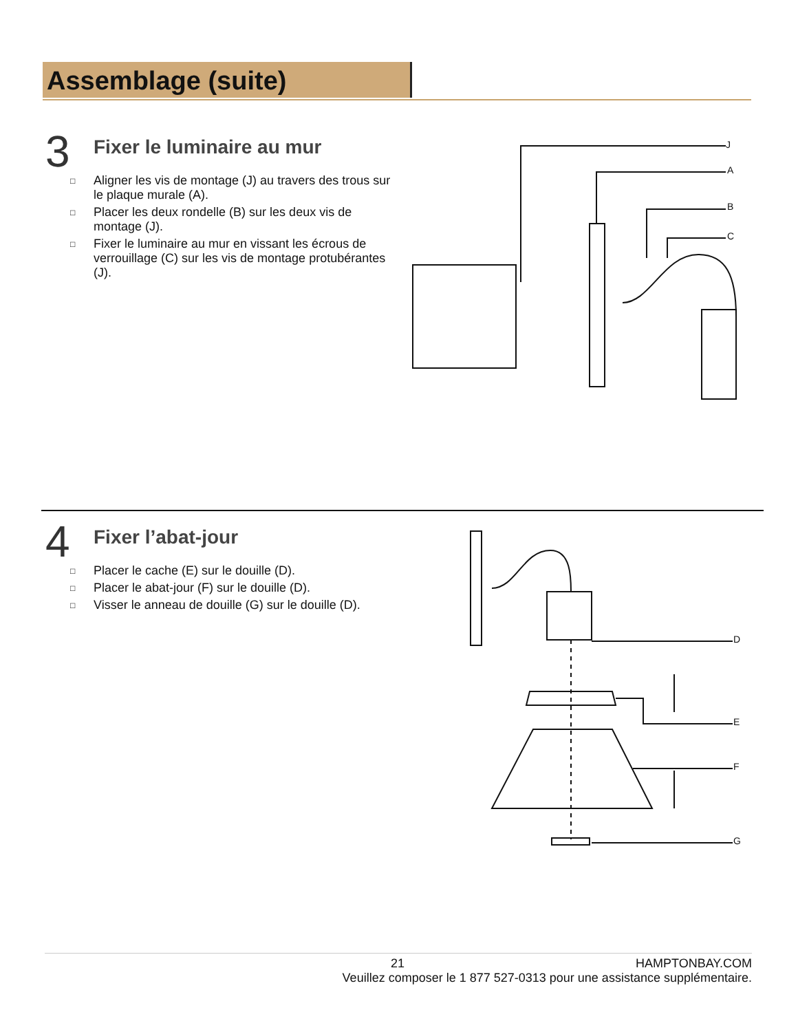Assemblage (suite)
3
Fixer le luminaire au mur
□ Aligner les vis de montage (J) au travers des trous sur le plaque murale (A).
□ Placer les deux rondelle (B) sur les deux vis de montage (J).
□ Fixer le luminaire au mur en vissant les écrous de verrouillage (C) sur les vis de montage protubérantes (J).
J
A
B
C
4
Fixer l’abat-jour
□ Placer le cache (E) sur le douille (D).
□ Placer le abat-jour (F) sur le douille (D).
□ Visser le anneau de douille (G) sur le douille (D).
D
E
F
G
21 HAMPTONBAY.COM
Veuillez composer le 1 877 527-0313 pour une assistance supplémentaire.